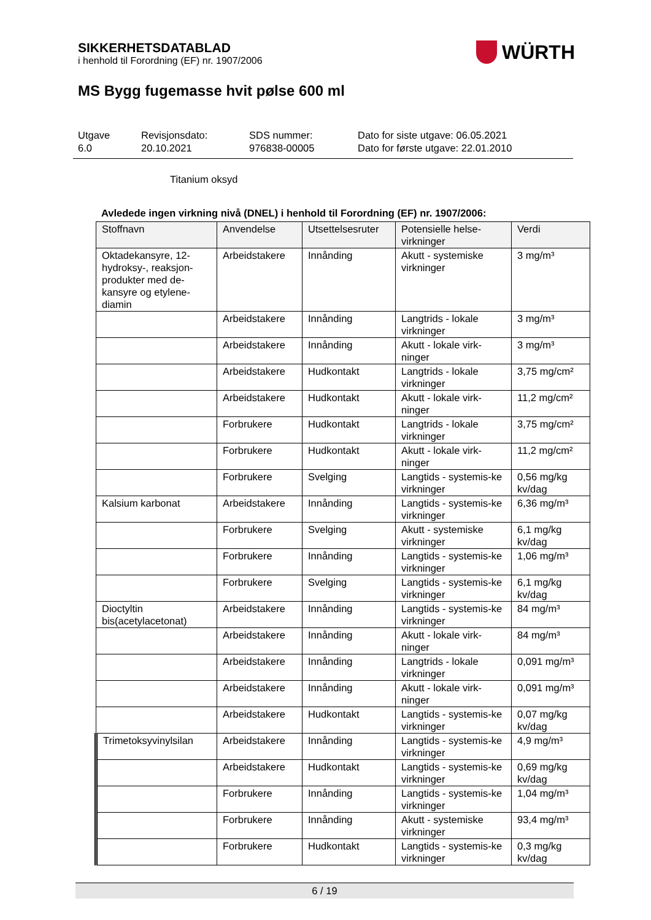SIKKERHETSDATABLAD
i henhold til Forordning (EF) nr. 1907/2006
WÜRTH
MS Bygg fugemasse hvit pølse 600 ml
Utgave
6.0
Revisjonsdato:
20.10.2021
SDS nummer:
976838-00005
Dato for siste utgave: 06.05.2021
Dato for første utgave: 22.01.2010
Titanium oksyd
Avledede ingen virkning nivå (DNEL) i henhold til Forordning (EF) nr. 1907/2006:
| Stoffnavn | Anvendelse | Utsettelsesruter | Potensielle helse-virkninger | Verdi |
| --- | --- | --- | --- | --- |
| Oktadekansyre, 12-hydroksy-, reaksjon-produkter med de-kansyre og etylene-diamin | Arbeidstakere | Innånding | Akutt - systemiske virkninger | 3 mg/m³ |
| | Arbeidstakere | Innånding | Langtrids - lokale virkninger | 3 mg/m³ |
| | Arbeidstakere | Innånding | Akutt - lokale virk-ninger | 3 mg/m³ |
| | Arbeidstakere | Hudkontakt | Langtrids - lokale virkninger | 3,75 mg/cm² |
| | Arbeidstakere | Hudkontakt | Akutt - lokale virk-ninger | 11,2 mg/cm² |
| | Forbrukere | Hudkontakt | Langtrids - lokale virkninger | 3,75 mg/cm² |
| | Forbrukere | Hudkontakt | Akutt - lokale virk-ninger | 11,2 mg/cm² |
| | Forbrukere | Svelging | Langtids - systemis-ke virkninger | 0,56 mg/kg kv/dag |
| Kalsium karbonat | Arbeidstakere | Innånding | Langtids - systemis-ke virkninger | 6,36 mg/m³ |
| | Forbrukere | Svelging | Akutt - systemiske virkninger | 6,1 mg/kg kv/dag |
| | Forbrukere | Innånding | Langtids - systemis-ke virkninger | 1,06 mg/m³ |
| | Forbrukere | Svelging | Langtids - systemis-ke virkninger | 6,1 mg/kg kv/dag |
| Dioctyltin bis(acetylacetonat) | Arbeidstakere | Innånding | Langtids - systemis-ke virkninger | 84 mg/m³ |
| | Arbeidstakere | Innånding | Akutt - lokale virk-ninger | 84 mg/m³ |
| | Arbeidstakere | Innånding | Langtrids - lokale virkninger | 0,091 mg/m³ |
| | Arbeidstakere | Innånding | Akutt - lokale virk-ninger | 0,091 mg/m³ |
| | Arbeidstakere | Hudkontakt | Langtids - systemis-ke virkninger | 0,07 mg/kg kv/dag |
| Trimetoksyvinylsilan | Arbeidstakere | Innånding | Langtids - systemis-ke virkninger | 4,9 mg/m³ |
| | Arbeidstakere | Hudkontakt | Langtids - systemis-ke virkninger | 0,69 mg/kg kv/dag |
| | Forbrukere | Innånding | Langtids - systemis-ke virkninger | 1,04 mg/m³ |
| | Forbrukere | Innånding | Akutt - systemiske virkninger | 93,4 mg/m³ |
| | Forbrukere | Hudkontakt | Langtids - systemis-ke virkninger | 0,3 mg/kg kv/dag |
6 / 19